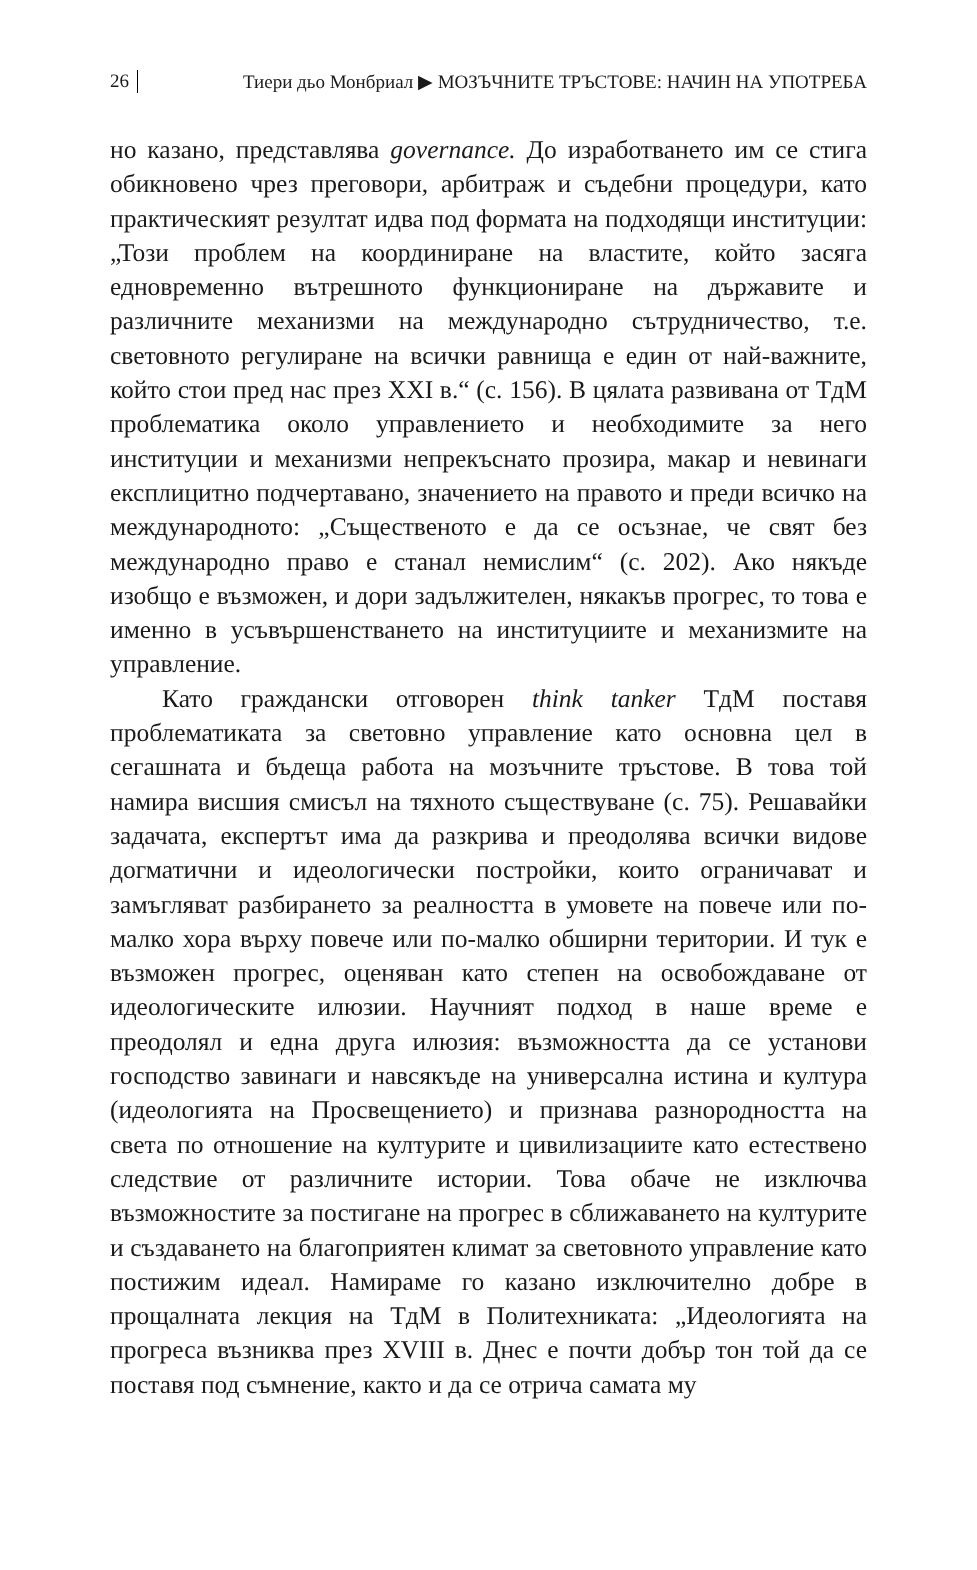26 Тиери дьо Монбриал ▶ МОЗЪЧНИТЕ ТРЪСТОВЕ: НАЧИН НА УПОТРЕБА
но казано, представлява governance. До изработването им се стига обикновено чрез преговори, арбитраж и съдебни процедури, като практическият резултат идва под формата на подходящи институции: „Този проблем на координиране на властите, който засяга едновременно вътрешното функциониране на държавите и различните механизми на международно сътрудничество, т.е. световното регулиране на всички равнища е един от най-важните, който стои пред нас през XXI в.“ (с. 156). В цялата развивана от ТдМ проблематика около управлението и необходимите за него институции и механизми непрекъснато прозира, макар и невинаги експлицитно подчертавано, значението на правото и преди всичко на международното: „Същественото е да се осъзнае, че свят без международно право е станал немислим“ (с. 202). Ако някъде изобщо е възможен, и дори задължителен, някакъв прогрес, то това е именно в усъвършенстването на институциите и механизмите на управление.
Като граждански отговорен think tanker ТдМ поставя проблематиката за световно управление като основна цел в сегашната и бъдеща работа на мозъчните тръстове. В това той намира висшия смисъл на тяхното съществуване (с. 75). Решавайки задачата, експертът има да разкрива и преодолява всички видове догматични и идеологически постройки, които ограничават и замъгляват разбирането за реалността в умовете на повече или по-малко хора върху повече или по-малко обширни територии. И тук е възможен прогрес, оценяван като степен на освобождаване от идеологическите илюзии. Научният подход в наше време е преодолял и една друга илюзия: възможността да се установи господство завинаги и навсякъде на универсална истина и култура (идеологията на Просвещението) и признава разнородността на света по отношение на културите и цивилизациите като естествено следствие от различните истории. Това обаче не изключва възможностите за постигане на прогрес в сближаването на културите и създаването на благоприятен климат за световното управление като постижим идеал. Намираме го казано изключително добре в прощалната лекция на ТдМ в Политехниката: „Идеологията на прогреса възниква през XVIII в. Днес е почти добър тон той да се поставя под съмнение, както и да се отрича самата му